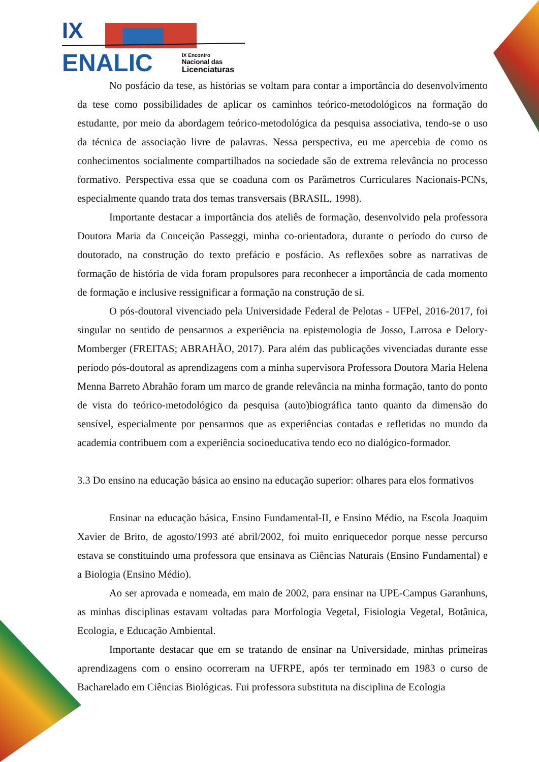IX
ENALIC
IX Encontro
Nacional das
Licenciaturas
No posfácio da tese, as histórias se voltam para contar a importância do desenvolvimento da tese como possibilidades de aplicar os caminhos teórico-metodológicos na formação do estudante, por meio da abordagem teórico-metodológica da pesquisa associativa, tendo-se o uso da técnica de associação livre de palavras. Nessa perspectiva, eu me apercebia de como os conhecimentos socialmente compartilhados na sociedade são de extrema relevância no processo formativo. Perspectiva essa que se coaduna com os Parâmetros Curriculares Nacionais-PCNs, especialmente quando trata dos temas transversais (BRASIL, 1998).
Importante destacar a importância dos ateliês de formação, desenvolvido pela professora Doutora Maria da Conceição Passeggi, minha co-orientadora, durante o período do curso de doutorado, na construção do texto prefácio e posfácio. As reflexões sobre as narrativas de formação de história de vida foram propulsores para reconhecer a importância de cada momento de formação e inclusive ressignificar a formação na construção de si.
O pós-doutoral vivenciado pela Universidade Federal de Pelotas - UFPel, 2016-2017, foi singular no sentido de pensarmos a experiência na epistemologia de Josso, Larrosa e Delory-Momberger (FREITAS; ABRAHÃO, 2017). Para além das publicações vivenciadas durante esse período pós-doutoral as aprendizagens com a minha supervisora Professora Doutora Maria Helena Menna Barreto Abrahão foram um marco de grande relevância na minha formação, tanto do ponto de vista do teórico-metodológico da pesquisa (auto)biográfica tanto quanto da dimensão do sensível, especialmente por pensarmos que as experiências contadas e refletidas no mundo da academia contribuem com a experiência socioeducativa tendo eco no dialógico-formador.
3.3 Do ensino na educação básica ao ensino na educação superior: olhares para elos formativos
Ensinar na educação básica, Ensino Fundamental-II, e Ensino Médio, na Escola Joaquim Xavier de Brito, de agosto/1993 até abril/2002, foi muito enriquecedor porque nesse percurso estava se constituindo uma professora que ensinava as Ciências Naturais (Ensino Fundamental) e a Biologia (Ensino Médio).
Ao ser aprovada e nomeada, em maio de 2002, para ensinar na UPE-Campus Garanhuns, as minhas disciplinas estavam voltadas para Morfologia Vegetal, Fisiologia Vegetal, Botânica, Ecologia, e Educação Ambiental.
Importante destacar que em se tratando de ensinar na Universidade, minhas primeiras aprendizagens com o ensino ocorreram na UFRPE, após ter terminado em 1983 o curso de Bacharelado em Ciências Biológicas. Fui professora substituta na disciplina de Ecologia